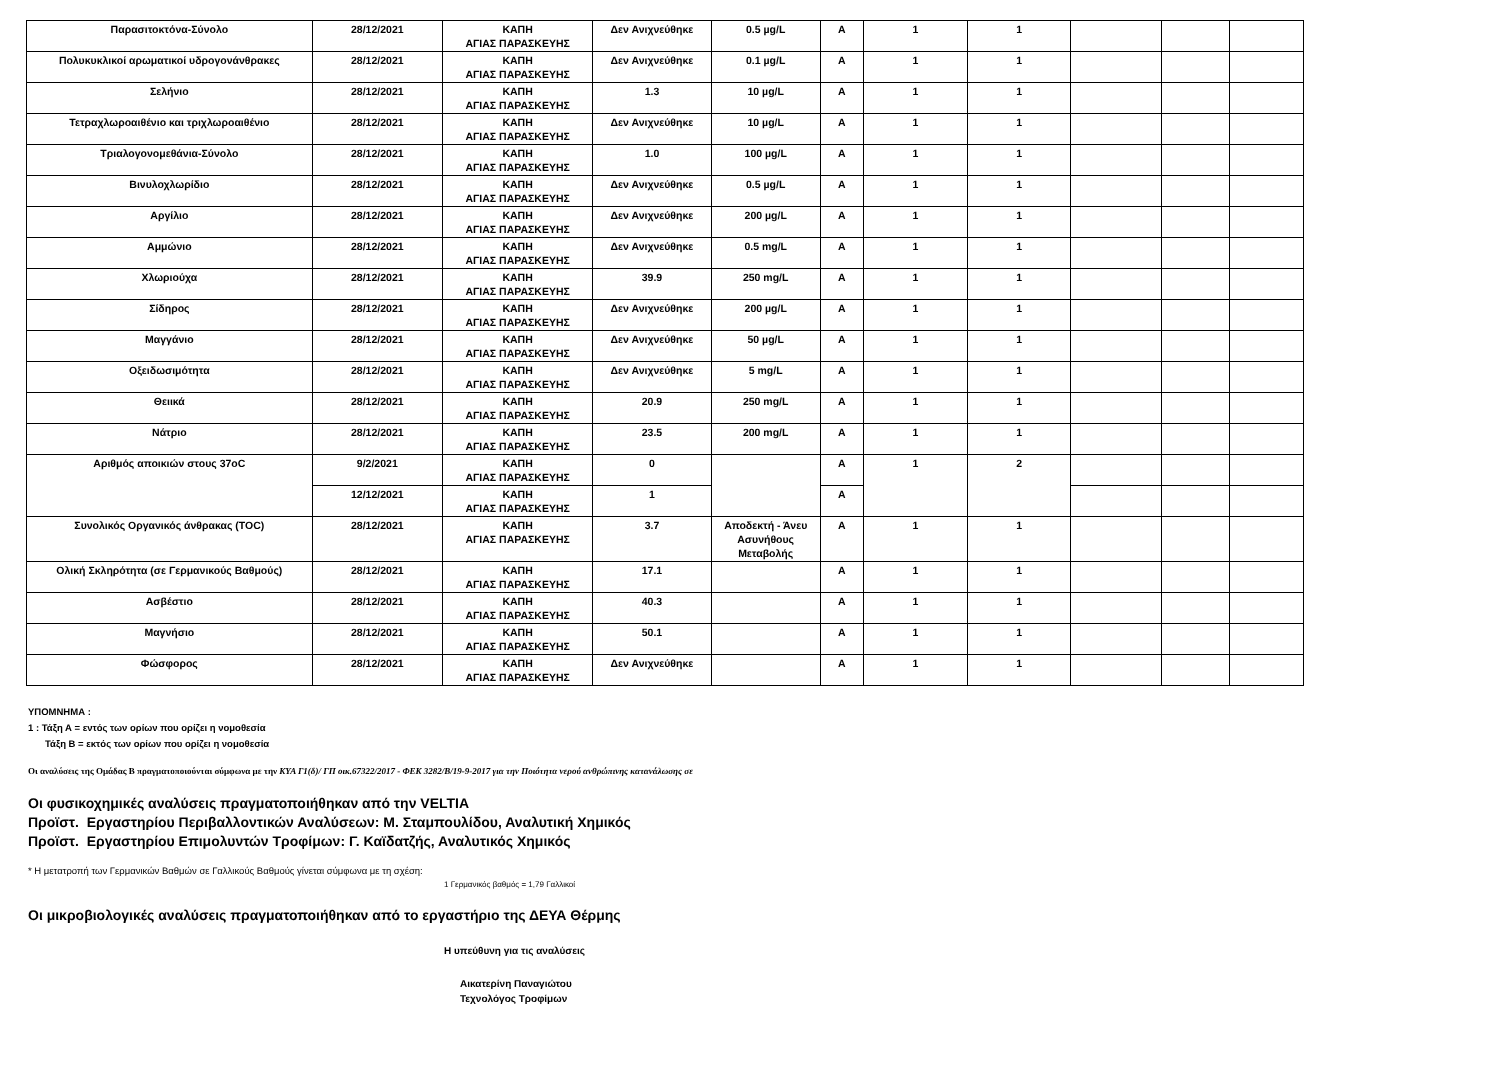| Παρασιτοκτόνα-Σύνολο | 28/12/2021 | ΚΑΠΗ ΑΓΙΑΣ ΠΑΡΑΣΚΕΥΗΣ | Δεν Ανιχνεύθηκε | 0.5 µg/L | A | 1 | 1 | | | |
| Πολυκυκλικοί αρωματικοί υδρογονάνθρακες | 28/12/2021 | ΚΑΠΗ ΑΓΙΑΣ ΠΑΡΑΣΚΕΥΗΣ | Δεν Ανιχνεύθηκε | 0.1 µg/L | A | 1 | 1 | | | |
| Σελήνιο | 28/12/2021 | ΚΑΠΗ ΑΓΙΑΣ ΠΑΡΑΣΚΕΥΗΣ | 1.3 | 10 µg/L | A | 1 | 1 | | | |
| Τετραχλωροαιθένιο και τριχλωροαιθένιο | 28/12/2021 | ΚΑΠΗ ΑΓΙΑΣ ΠΑΡΑΣΚΕΥΗΣ | Δεν Ανιχνεύθηκε | 10 µg/L | A | 1 | 1 | | | |
| Τριαλογονομεθάνια-Σύνολο | 28/12/2021 | ΚΑΠΗ ΑΓΙΑΣ ΠΑΡΑΣΚΕΥΗΣ | 1.0 | 100 µg/L | A | 1 | 1 | | | |
| Βινυλοχλωρίδιο | 28/12/2021 | ΚΑΠΗ ΑΓΙΑΣ ΠΑΡΑΣΚΕΥΗΣ | Δεν Ανιχνεύθηκε | 0.5 µg/L | A | 1 | 1 | | | |
| Αργίλιο | 28/12/2021 | ΚΑΠΗ ΑΓΙΑΣ ΠΑΡΑΣΚΕΥΗΣ | Δεν Ανιχνεύθηκε | 200 µg/L | A | 1 | 1 | | | |
| Αμμώνιο | 28/12/2021 | ΚΑΠΗ ΑΓΙΑΣ ΠΑΡΑΣΚΕΥΗΣ | Δεν Ανιχνεύθηκε | 0.5 mg/L | A | 1 | 1 | | | |
| Χλωριούχα | 28/12/2021 | ΚΑΠΗ ΑΓΙΑΣ ΠΑΡΑΣΚΕΥΗΣ | 39.9 | 250 mg/L | A | 1 | 1 | | | |
| Σίδηρος | 28/12/2021 | ΚΑΠΗ ΑΓΙΑΣ ΠΑΡΑΣΚΕΥΗΣ | Δεν Ανιχνεύθηκε | 200 µg/L | A | 1 | 1 | | | |
| Μαγγάνιο | 28/12/2021 | ΚΑΠΗ ΑΓΙΑΣ ΠΑΡΑΣΚΕΥΗΣ | Δεν Ανιχνεύθηκε | 50 µg/L | A | 1 | 1 | | | |
| Οξειδωσιμότητα | 28/12/2021 | ΚΑΠΗ ΑΓΙΑΣ ΠΑΡΑΣΚΕΥΗΣ | Δεν Ανιχνεύθηκε | 5 mg/L | A | 1 | 1 | | | |
| Θειικά | 28/12/2021 | ΚΑΠΗ ΑΓΙΑΣ ΠΑΡΑΣΚΕΥΗΣ | 20.9 | 250 mg/L | A | 1 | 1 | | | |
| Νάτριο | 28/12/2021 | ΚΑΠΗ ΑΓΙΑΣ ΠΑΡΑΣΚΕΥΗΣ | 23.5 | 200 mg/L | A | 1 | 1 | | | |
| Αριθμός αποικιών στους 37oC | 9/2/2021 | ΚΑΠΗ ΑΓΙΑΣ ΠΑΡΑΣΚΕΥΗΣ | 0 | | A | 1 | 2 | | | |
| | 12/12/2021 | ΚΑΠΗ ΑΓΙΑΣ ΠΑΡΑΣΚΕΥΗΣ | 1 | | A | | | | | |
| Συνολικός Οργανικός άνθρακας (TOC) | 28/12/2021 | ΚΑΠΗ ΑΓΙΑΣ ΠΑΡΑΣΚΕΥΗΣ | 3.7 | Αποδεκτή - Άνευ Ασυνήθους Μεταβολής | A | 1 | 1 | | | |
| Ολική Σκληρότητα (σε Γερμανικούς Βαθμούς) | 28/12/2021 | ΚΑΠΗ ΑΓΙΑΣ ΠΑΡΑΣΚΕΥΗΣ | 17.1 | | A | 1 | 1 | | | |
| Ασβέστιο | 28/12/2021 | ΚΑΠΗ ΑΓΙΑΣ ΠΑΡΑΣΚΕΥΗΣ | 40.3 | | A | 1 | 1 | | | |
| Μαγνήσιο | 28/12/2021 | ΚΑΠΗ ΑΓΙΑΣ ΠΑΡΑΣΚΕΥΗΣ | 50.1 | | A | 1 | 1 | | | |
| Φώσφορος | 28/12/2021 | ΚΑΠΗ ΑΓΙΑΣ ΠΑΡΑΣΚΕΥΗΣ | Δεν Ανιχνεύθηκε | | A | 1 | 1 | | | |
ΥΠΟΜΝΗΜΑ :
1 : Τάξη Α = εντός των ορίων που ορίζει η νομοθεσία
Τάξη Β = εκτός των ορίων που ορίζει η νομοθεσία
Οι αναλύσεις της Ομάδας Β πραγματοποιούνται σύμφωνα με την ΚΥΑ Γ1(δ)/ ΓΠ οικ.67322/2017 - ΦΕΚ 3282/Β/19-9-2017 για την Ποιότητα νερού ανθρώπινης κατανάλωσης σε
Οι φυσικοχημικές αναλύσεις πραγματοποιήθηκαν από την VELTIA
Προϊστ. Εργαστηρίου Περιβαλλοντικών Αναλύσεων: Μ. Σταμπουλίδου, Αναλυτική Χημικός
Προϊστ. Εργαστηρίου Επιμολυντών Τροφίμων: Γ. Καϊδατζής, Αναλυτικός Χημικός
* Η μετατροπή των Γερμανικών Βαθμών σε Γαλλικούς Βαθμούς γίνεται σύμφωνα με τη σχέση:
1 Γερμανικός βαθμός = 1,79 Γαλλικοί
Οι μικροβιολογικές αναλύσεις πραγματοποιήθηκαν από το εργαστήριο της ΔΕΥΑ Θέρμης
Η υπεύθυνη για τις αναλύσεις
Αικατερίνη Παναγιώτου
Τεχνολόγος Τροφίμων